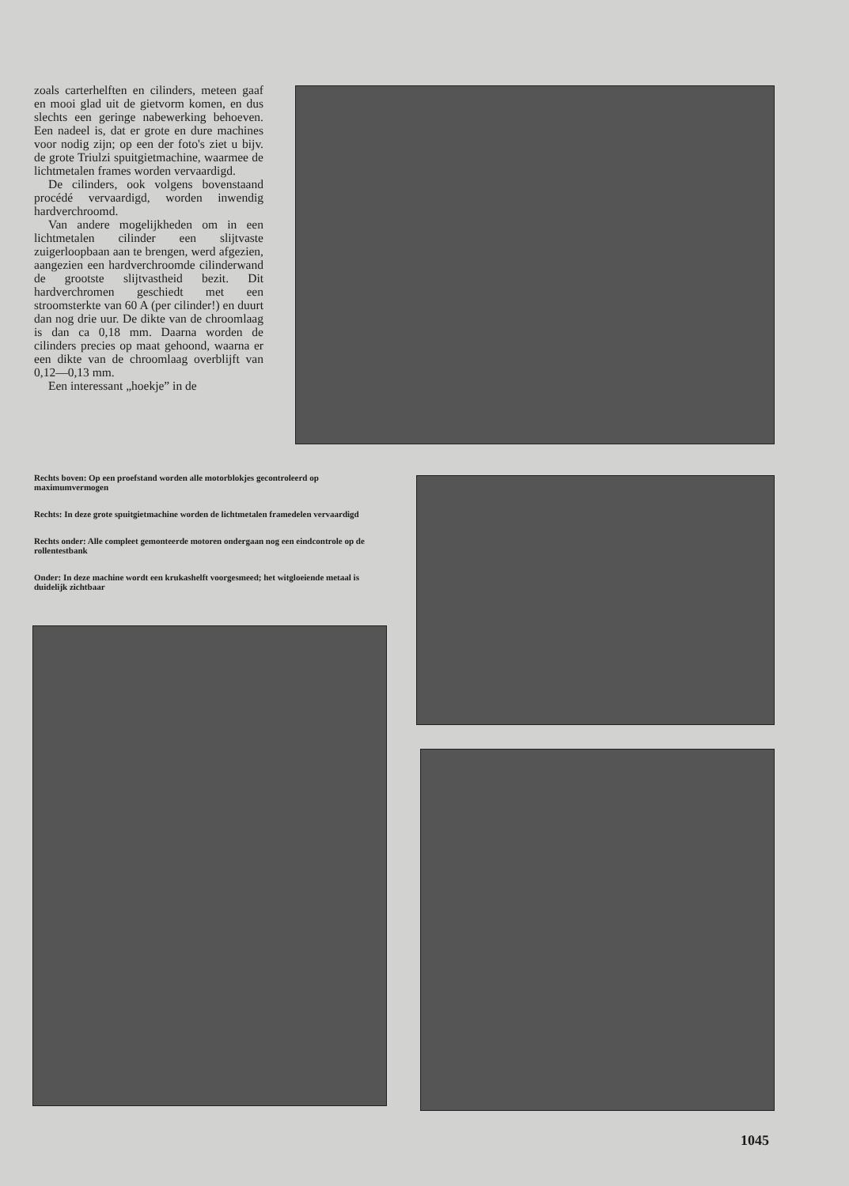zoals carterhelften en cilinders, meteen gaaf en mooi glad uit de gietvorm komen, en dus slechts een geringe nabewerking behoeven. Een nadeel is, dat er grote en dure machines voor nodig zijn; op een der foto's ziet u bijv. de grote Triulzi spuitgietmachine, waarmee de lichtmetalen frames worden vervaardigd.
De cilinders, ook volgens bovenstaand procédé vervaardigd, worden inwendig hardverchroomd.
Van andere mogelijkheden om in een lichtmetalen cilinder een slijtvaste zuigerloopbaan aan te brengen, werd afgezien, aangezien een hardverchroomde cilinderwand de grootste slijtvastheid bezit. Dit hardverchromen geschiedt met een stroomsterkte van 60 A (per cilinder!) en duurt dan nog drie uur. De dikte van de chroomlaag is dan ca 0,18 mm. Daarna worden de cilinders precies op maat gehoond, waarna er een dikte van de chroomlaag overblijft van 0,12—0,13 mm.
Een interessant „hoekje” in de
Rechts boven: Op een proefstand worden alle motorblokjes gecontroleerd op maximumvermogen
Rechts: In deze grote spuitgietmachine worden de lichtmetalen framedelen vervaardigd
Rechts onder: Alle compleet gemonteerde motoren ondergaan nog een eindcontrole op de rollentestbank
Onder: In deze machine wordt een krukashelft voorgesmeed; het witgloeiende metaal is duidelijk zichtbaar
1045